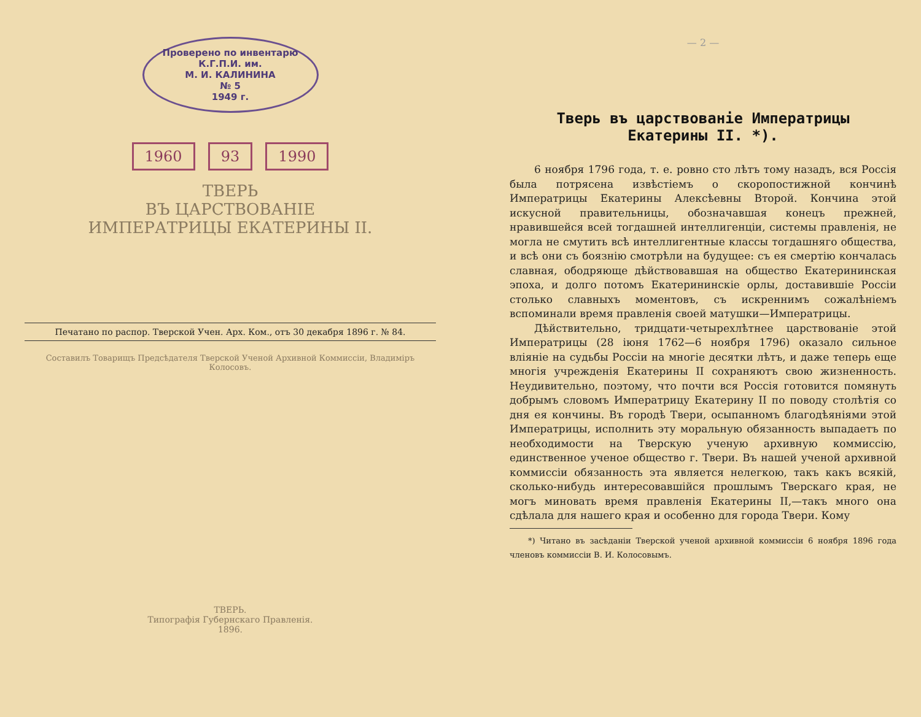Проверено по инвентарю
К.Г.П.И. им.
М. И. КАЛИНИНА
№ 5
1949 г.
1960 93 1990
ТВЕРЬ
ВЪ ЦАРСТВОВАНІЕ
ИМПЕРАТРИЦЫ ЕКАТЕРИНЫ II.
Печатано по распор. Тверской Учен. Арх. Ком., отъ 30 декабря 1896 г. № 84.
Составилъ Товарищъ Предсѣдателя Тверской Ученой Архивной Коммиссіи, Владиміръ Колосовъ.
ТВЕРЬ.
Типографія Губернскаго Правленія.
1896.
— 2 —
Тверь въ царствованіе Императрицы
Екатерины II. *).
6 ноября 1796 года, т. е. ровно сто лѣтъ тому назадъ, вся Россія была потрясена извѣстіемъ о скоропостижной кончинѣ Императрицы Екатерины Алексѣевны Второй. Кончина этой искусной правительницы, обозначавшая конецъ прежней, нравившейся всей тогдашней интеллигенціи, системы правленія, не могла не смутить всѣ интеллигентные классы тогдашняго общества, и всѣ они съ боязнію смотрѣли на будущее: съ ея смертію кончалась славная, ободряюще дѣйствовавшая на общество Екатерининская эпоха, и долго потомъ Екатерининскіе орлы, доставившіе Россіи столько славныхъ моментовъ, съ искреннимъ сожалѣніемъ вспоминали время правленія своей матушки—Императрицы.
Дѣйствительно, тридцати-четырехлѣтнее царствованіе этой Императрицы (28 іюня 1762—6 ноября 1796) оказало сильное вліяніе на судьбы Россіи на многіе десятки лѣтъ, и даже теперь еще многія учрежденія Екатерины II сохраняютъ свою жизненность. Неудивительно, поэтому, что почти вся Россія готовится помянуть добрымъ словомъ Императрицу Екатерину II по поводу столѣтія со дня ея кончины. Въ городѣ Твери, осыпанномъ благодѣяніями этой Императрицы, исполнить эту моральную обязанность выпадаетъ по необходимости на Тверскую ученую архивную коммиссію, единственное ученое общество г. Твери. Въ нашей ученой архивной коммиссіи обязанность эта является нелегкою, такъ какъ всякій, сколько-нибудь интересовавшійся прошлымъ Тверскаго края, не могъ миновать время правленія Екатерины II,—такъ много она сдѣлала для нашего края и особенно для города Твери. Кому
*) Читано въ засѣданіи Тверской ученой архивной коммиссіи 6 ноября 1896 года членовъ коммиссіи В. И. Колосовымъ.